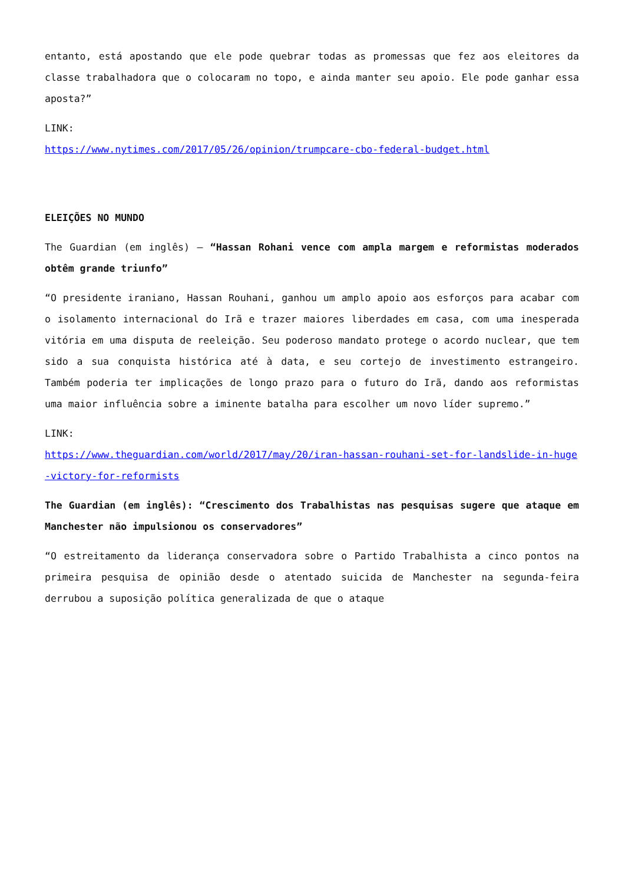entanto, está apostando que ele pode quebrar todas as promessas que fez aos eleitores da classe trabalhadora que o colocaram no topo, e ainda manter seu apoio. Ele pode ganhar essa aposta?”
LINK:
https://www.nytimes.com/2017/05/26/opinion/trumpcare-cbo-federal-budget.html
ELEIÇÕES NO MUNDO
The Guardian (em inglês) – “Hassan Rohani vence com ampla margem e reformistas moderados obtêm grande triunfo”
“O presidente iraniano, Hassan Rouhani, ganhou um amplo apoio aos esforços para acabar com o isolamento internacional do Irã e trazer maiores liberdades em casa, com uma inesperada vitória em uma disputa de reeleição. Seu poderoso mandato protege o acordo nuclear, que tem sido a sua conquista histórica até à data, e seu cortejo de investimento estrangeiro. Também poderia ter implicações de longo prazo para o futuro do Irã, dando aos reformistas uma maior influência sobre a iminente batalha para escolher um novo líder supremo.”
LINK:
https://www.theguardian.com/world/2017/may/20/iran-hassan-rouhani-set-for-landslide-in-huge-victory-for-reformists
The Guardian (em inglês): “Crescimento dos Trabalhistas nas pesquisas sugere que ataque em Manchester não impulsionou os conservadores”
“O estreitamento da liderança conservadora sobre o Partido Trabalhista a cinco pontos na primeira pesquisa de opinião desde o atentado suicida de Manchester na segunda-feira derrubou a suposição política generalizada de que o ataque